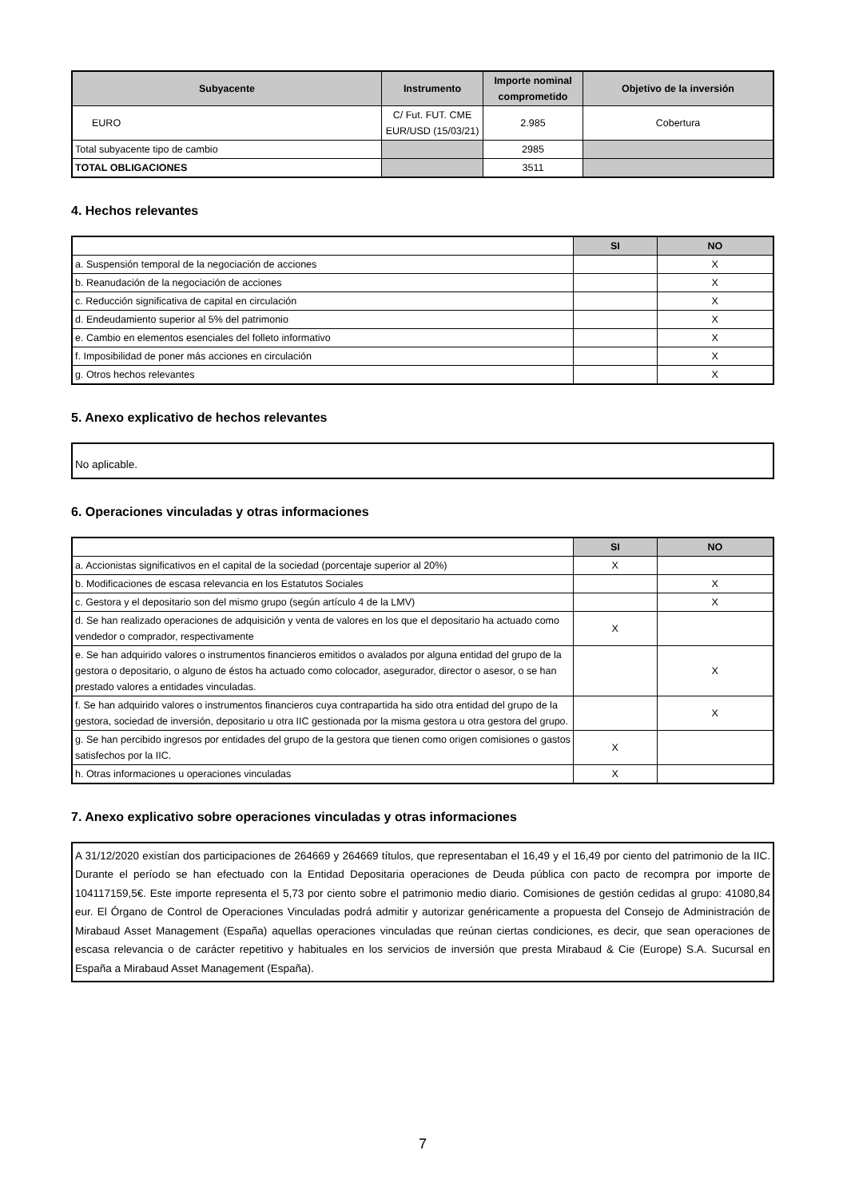| Subyacente | Instrumento | Importe nominal comprometido | Objetivo de la inversión |
| --- | --- | --- | --- |
| EURO | C/ Fut. FUT. CME EUR/USD (15/03/21) | 2.985 | Cobertura |
| Total subyacente tipo de cambio | | 2985 | |
| TOTAL OBLIGACIONES | | 3511 | |
4. Hechos relevantes
| | SI | NO |
| a. Suspensión temporal de la negociación de acciones | | X |
| b. Reanudación de la negociación de acciones | | X |
| c. Reducción significativa de capital en circulación | | X |
| d. Endeudamiento superior al 5% del patrimonio | | X |
| e. Cambio en elementos esenciales del folleto informativo | | X |
| f. Imposibilidad de poner más acciones en circulación | | X |
| g. Otros hechos relevantes | | X |
5. Anexo explicativo de hechos relevantes
No aplicable.
6. Operaciones vinculadas y otras informaciones
| | SI | NO |
| a. Accionistas significativos en el capital de la sociedad (porcentaje superior al 20%) | X | |
| b. Modificaciones de escasa relevancia en los Estatutos Sociales | | X |
| c. Gestora y el depositario son del mismo grupo (según artículo 4 de la LMV) | | X |
| d. Se han realizado operaciones de adquisición y venta de valores en los que el depositario ha actuado como vendedor o comprador, respectivamente | X | |
| e. Se han adquirido valores o instrumentos financieros emitidos o avalados por alguna entidad del grupo de la gestora o depositario, o alguno de éstos ha actuado como colocador, asegurador, director o asesor, o se han prestado valores a entidades vinculadas. | | X |
| f. Se han adquirido valores o instrumentos financieros cuya contrapartida ha sido otra entidad del grupo de la gestora, sociedad de inversión, depositario u otra IIC gestionada por la misma gestora u otra gestora del grupo. | | X |
| g. Se han percibido ingresos por entidades del grupo de la gestora que tienen como origen comisiones o gastos satisfechos por la IIC. | X | |
| h. Otras informaciones u operaciones vinculadas | X | |
7. Anexo explicativo sobre operaciones vinculadas y otras informaciones
A 31/12/2020 existían dos participaciones de 264669 y 264669 títulos, que representaban el 16,49 y el 16,49 por ciento del patrimonio de la IIC. Durante el período se han efectuado con la Entidad Depositaria operaciones de Deuda pública con pacto de recompra por importe de 104117159,5€. Este importe representa el 5,73 por ciento sobre el patrimonio medio diario. Comisiones de gestión cedidas al grupo: 41080,84 eur. El Órgano de Control de Operaciones Vinculadas podrá admitir y autorizar genéricamente a propuesta del Consejo de Administración de Mirabaud Asset Management (España) aquellas operaciones vinculadas que reúnan ciertas condiciones, es decir, que sean operaciones de escasa relevancia o de carácter repetitivo y habituales en los servicios de inversión que presta Mirabaud & Cie (Europe) S.A. Sucursal en España a Mirabaud Asset Management (España).
7